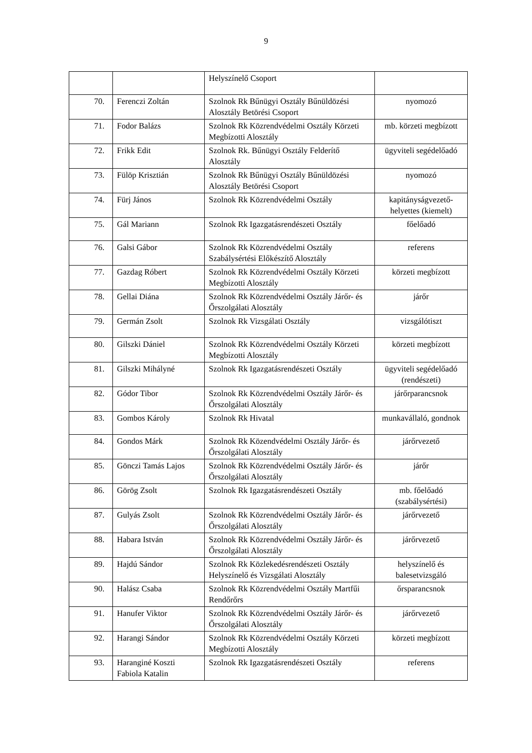9
| | | Helyszínelő Csoport | |
| 70. | Ferenczi Zoltán | Szolnok Rk Bűnügyi Osztály Bűnüldözési Alosztály Betörési Csoport | nyomozó |
| 71. | Fodor Balázs | Szolnok Rk Közrendvédelmi Osztály Körzeti Megbízotti Alosztály | mb. körzeti megbízott |
| 72. | Frikk Edit | Szolnok Rk. Bűnügyi Osztály Felderítő Alosztály | ügyviteli segédelőadó |
| 73. | Fülöp Krisztián | Szolnok Rk Bűnügyi Osztály Bűnüldözési Alosztály Betörési Csoport | nyomozó |
| 74. | Fürj János | Szolnok Rk Közrendvédelmi Osztály | kapitányságvezető-helyettes (kiemelt) |
| 75. | Gál Mariann | Szolnok Rk Igazgatásrendészeti Osztály | főelőadó |
| 76. | Galsi Gábor | Szolnok Rk Közrendvédelmi Osztály Szabálysértési Előkészítő Alosztály | referens |
| 77. | Gazdag Róbert | Szolnok Rk Közrendvédelmi Osztály Körzeti Megbízotti Alosztály | körzeti megbízott |
| 78. | Gellai Diána | Szolnok Rk Közrendvédelmi Osztály Járőr- és Őrszolgálati Alosztály | járőr |
| 79. | Germán Zsolt | Szolnok Rk Vizsgálati Osztály | vizsgálótiszt |
| 80. | Gilszki Dániel | Szolnok Rk Közrendvédelmi Osztály Körzeti Megbízotti Alosztály | körzeti megbízott |
| 81. | Gilszki Mihályné | Szolnok Rk Igazgatásrendészeti Osztály | ügyviteli segédelőadó (rendészeti) |
| 82. | Gódor Tibor | Szolnok Rk Közrendvédelmi Osztály Járőr- és Őrszolgálati Alosztály | járőrparancsnok |
| 83. | Gombos Károly | Szolnok Rk Hivatal | munkavállaló, gondnok |
| 84. | Gondos Márk | Szolnok Rk Közendvédelmi Osztály Járőr- és Őrszolgálati Alosztály | járőrvezető |
| 85. | Gönczi Tamás Lajos | Szolnok Rk Közrendvédelmi Osztály Járőr- és Őrszolgálati Alosztály | járőr |
| 86. | Görög Zsolt | Szolnok Rk Igazgatásrendészeti Osztály | mb. főelőadó (szabálysértési) |
| 87. | Gulyás Zsolt | Szolnok Rk Közrendvédelmi Osztály Járőr- és Őrszolgálati Alosztály | járőrvezető |
| 88. | Habara István | Szolnok Rk Közrendvédelmi Osztály Járőr- és Őrszolgálati Alosztály | járőrvezető |
| 89. | Hajdú Sándor | Szolnok Rk Közlekedésrendészeti Osztály Helyszínelő és Vizsgálati Alosztály | helyszínelő és balesetvizsgáló |
| 90. | Halász Csaba | Szolnok Rk Közrendvédelmi Osztály Martfűi Rendőrőrs | őrsparancsnok |
| 91. | Hanufer Viktor | Szolnok Rk Közrendvédelmi Osztály Járőr- és Őrszolgálati Alosztály | járőrvezető |
| 92. | Harangi Sándor | Szolnok Rk Közrendvédelmi Osztály Körzeti Megbízotti Alosztály | körzeti megbízott |
| 93. | Haranginé Koszti Fabiola Katalin | Szolnok Rk Igazgatásrendészeti Osztály | referens |